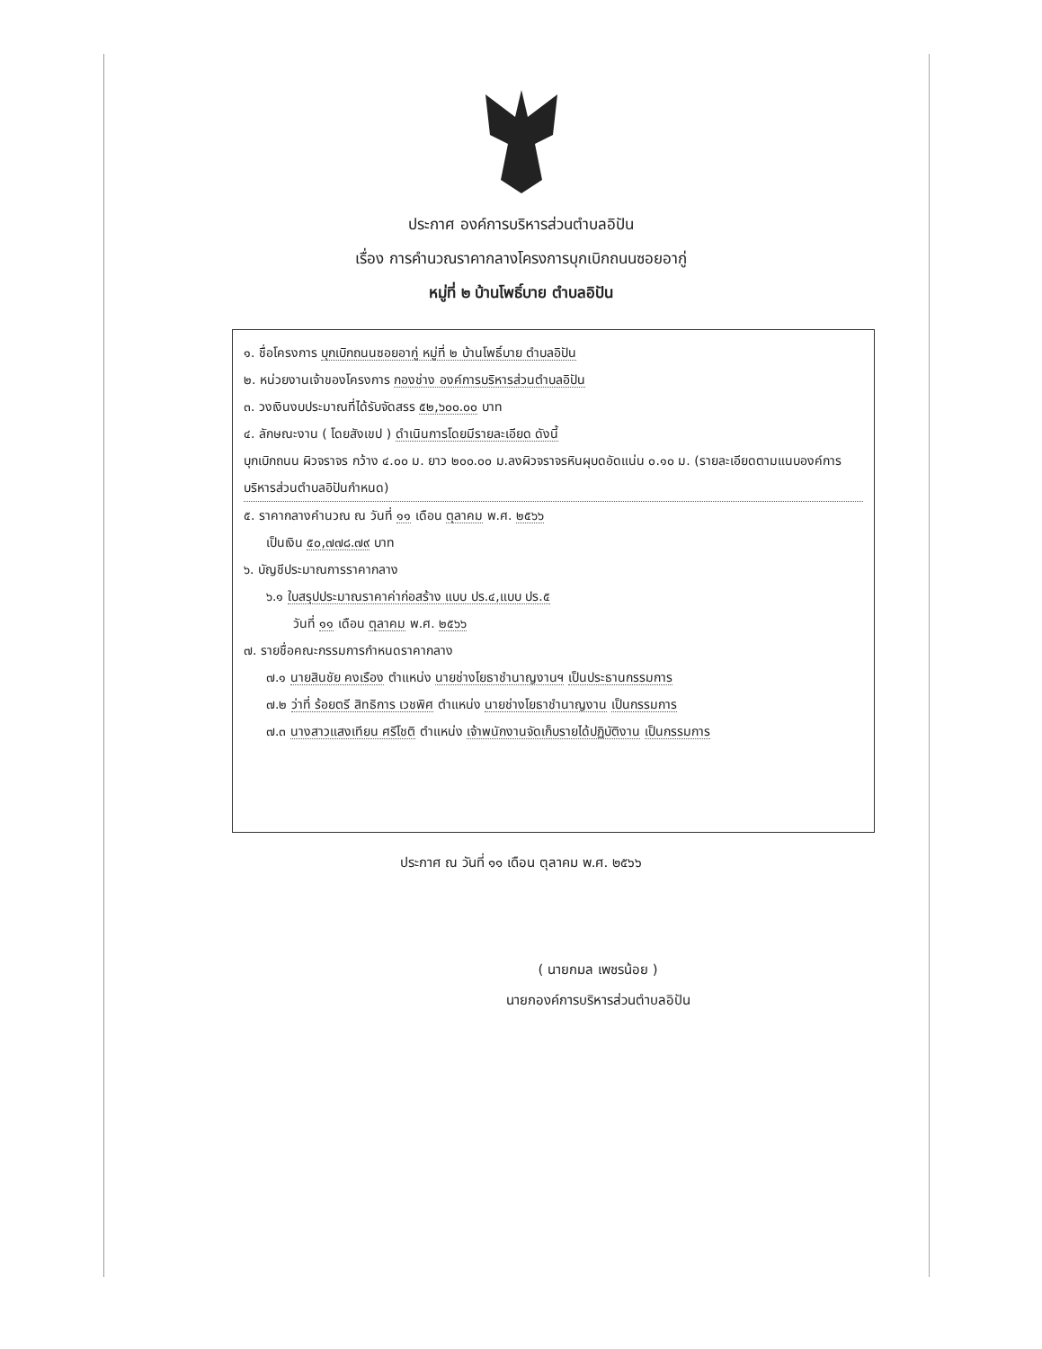ประกาศ องค์การบริหารส่วนตำบลอิปัน
เรื่อง การคำนวณราคากลางโครงการบุกเบิกถนนซอยอากู่
หมู่ที่ ๒ บ้านโพธิ์บาย ตำบลอิปัน
๑. ชื่อโครงการ บุกเบิกถนนซอยอากู่ หมู่ที่ ๒ บ้านโพธิ์บาย ตำบลอิปัน
๒. หน่วยงานเจ้าของโครงการ กองช่าง องค์การบริหารส่วนตำบลอิปัน
๓. วงเงินงบประมาณที่ได้รับจัดสรร ๕๒,๖๐๐.๐๐ บาท
๔. ลักษณะงาน ( โดยสังเขป ) ดำเนินการโดยมีรายละเอียด ดังนี้
บุกเบิกถนน ผิวจราจร กว้าง ๔.๐๐ ม. ยาว ๒๐๐.๐๐ ม.ลงผิวจราจรหินผุบดอัดแน่น ๐.๑๐ ม. (รายละเอียดตามแนบองค์การบริหารส่วนตำบลอิปันกำหนด)
๕. ราคากลางคำนวณ ณ วันที่ ๑๑ เดือน ตุลาคม พ.ศ. ๒๕๖๖
เป็นเงิน ๕๐,๗๗๘.๗๙ บาท
๖. บัญชีประมาณการราคากลาง
๖.๑ ใบสรุปประมาณราคาค่าก่อสร้าง แบบ ปร.๔,แบบ ปร.๕
วันที่ ๑๑ เดือน ตุลาคม พ.ศ. ๒๕๖๖
๗. รายชื่อคณะกรรมการกำหนดราคากลาง
๗.๑ นายสินชัย คงเรือง ตำแหน่ง นายช่างโยธาชำนาญงานฯ เป็นประธานกรรมการ
๗.๒ ว่าที่ ร้อยตรี สิทธิการ เวชพิศ ตำแหน่ง นายช่างโยธาชำนาญงาน เป็นกรรมการ
๗.๓ นางสาวแสงเทียน ศรีโชติ ตำแหน่ง เจ้าพนักงานจัดเก็บรายได้ปฏิบัติงาน เป็นกรรมการ
ประกาศ ณ วันที่ ๑๑ เดือน ตุลาคม พ.ศ. ๒๕๖๖
( นายกมล เพชรน้อย )
นายกองค์การบริหารส่วนตำบลอิปัน